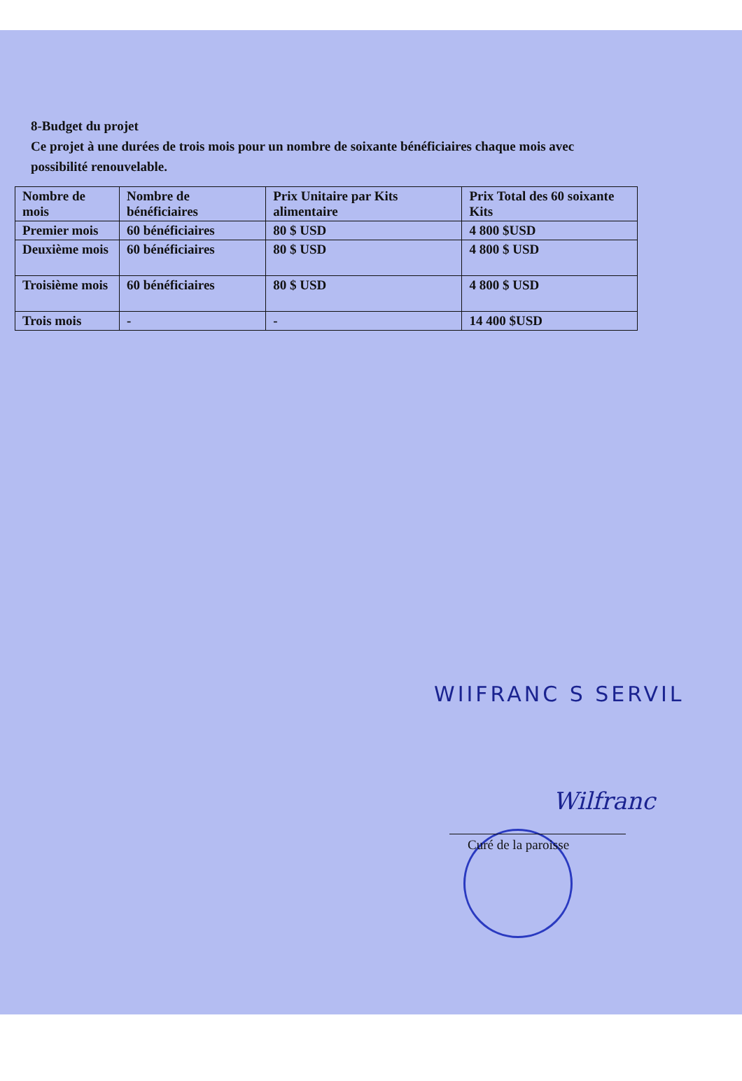8-Budget du projet
Ce projet à une durées de trois mois pour un nombre de soixante bénéficiaires chaque mois avec possibilité renouvelable.
| Nombre de mois | Nombre de bénéficiaires | Prix Unitaire par Kits alimentaire | Prix Total des 60 soixante Kits |
| Premier mois | 60 bénéficiaires | 80 $ USD | 4 800 $USD |
| Deuxième mois | 60 bénéficiaires | 80 $ USD | 4 800 $ USD |
| Troisième mois | 60 bénéficiaires | 80 $ USD | 4 800 $ USD |
| Trois mois | - | - | 14 400 $USD |
WIIFRANC S SERVIL
Wilfranc
Curé de la paroisse